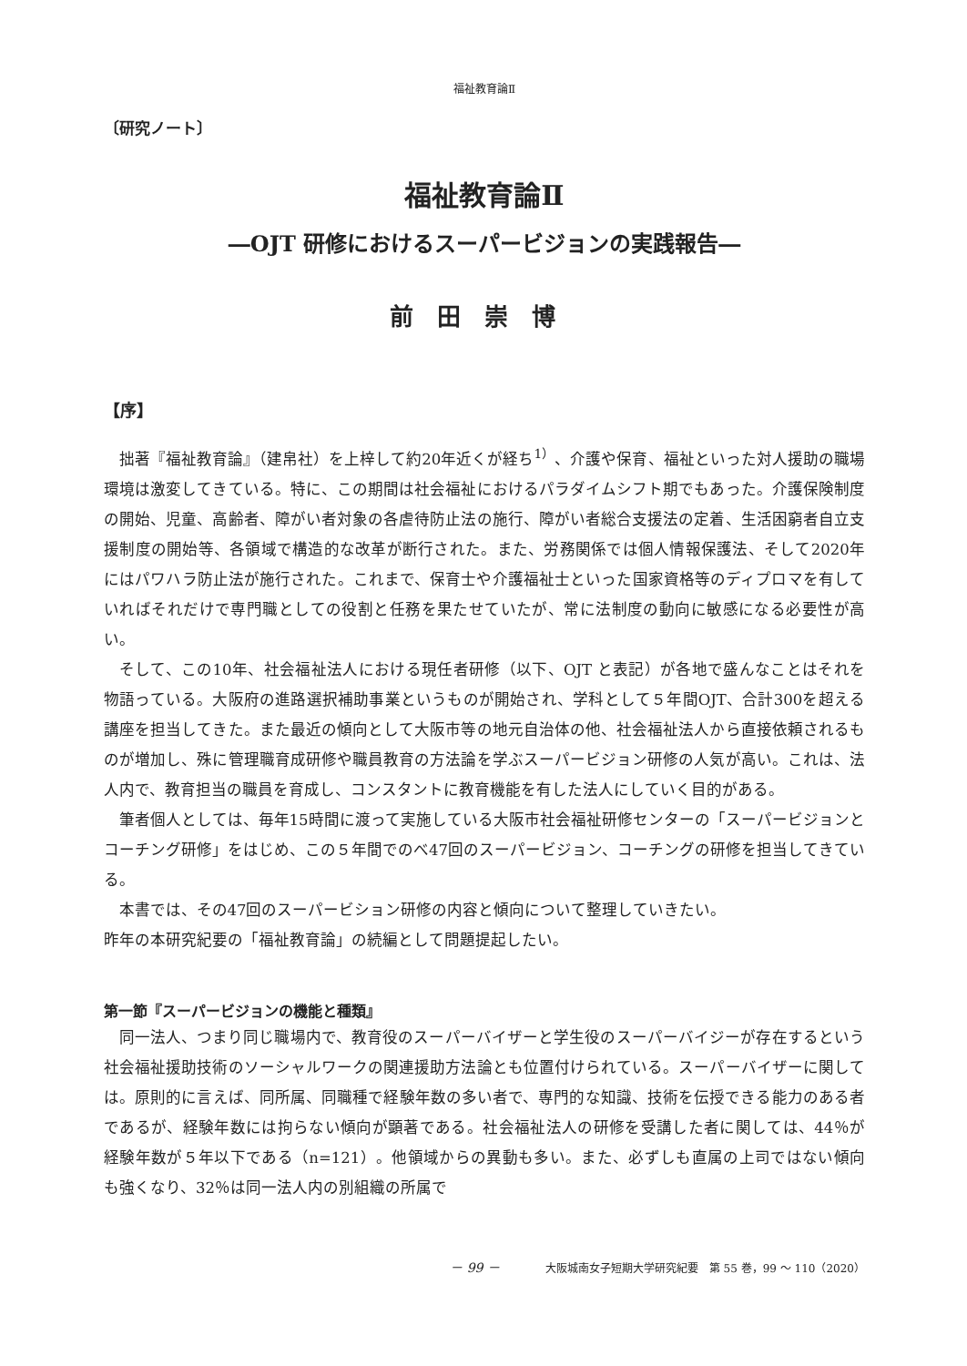福祉教育論Ⅱ
〔研究ノート〕
福祉教育論Ⅱ
―OJT 研修におけるスーパービジョンの実践報告―
前田崇博
【序】
拙著『福祉教育論』（建帛社）を上梓して約20年近くが経ち<sup>1）</sup>、介護や保育、福祉といった対人援助の職場環境は激変してきている。特に、この期間は社会福祉におけるパラダイムシフト期でもあった。介護保険制度の開始、児童、高齢者、障がい者対象の各虐待防止法の施行、障がい者総合支援法の定着、生活困窮者自立支援制度の開始等、各領域で構造的な改革が断行された。また、労務関係では個人情報保護法、そして2020年にはパワハラ防止法が施行された。これまで、保育士や介護福祉士といった国家資格等のディプロマを有していればそれだけで専門職としての役割と任務を果たせていたが、常に法制度の動向に敏感になる必要性が高い。
そして、この10年、社会福祉法人における現任者研修（以下、OJT と表記）が各地で盛んなことはそれを物語っている。大阪府の進路選択補助事業というものが開始され、学科として５年間OJT、合計300を超える講座を担当してきた。また最近の傾向として大阪市等の地元自治体の他、社会福祉法人から直接依頼されるものが増加し、殊に管理職育成研修や職員教育の方法論を学ぶスーパービジョン研修の人気が高い。これは、法人内で、教育担当の職員を育成し、コンスタントに教育機能を有した法人にしていく目的がある。
筆者個人としては、毎年15時間に渡って実施している大阪市社会福祉研修センターの「スーパービジョンとコーチング研修」をはじめ、この５年間でのべ47回のスーパービジョン、コーチングの研修を担当してきている。
本書では、その47回のスーパービション研修の内容と傾向について整理していきたい。
昨年の本研究紀要の「福祉教育論」の続編として問題提起したい。
第一節『スーパービジョンの機能と種類』
同一法人、つまり同じ職場内で、教育役のスーパーバイザーと学生役のスーパーバイジーが存在するという社会福祉援助技術のソーシャルワークの関連援助方法論とも位置付けられている。スーパーバイザーに関しては。原則的に言えば、同所属、同職種で経験年数の多い者で、専門的な知識、技術を伝授できる能力のある者であるが、経験年数には拘らない傾向が顕著である。社会福祉法人の研修を受講した者に関しては、44％が経験年数が５年以下である（n=121）。他領域からの異動も多い。また、必ずしも直属の上司ではない傾向も強くなり、32％は同一法人内の別組織の所属で
－ 99 － 大阪城南女子短期大学研究紀要　第 55 巻，99 ～ 110（2020）